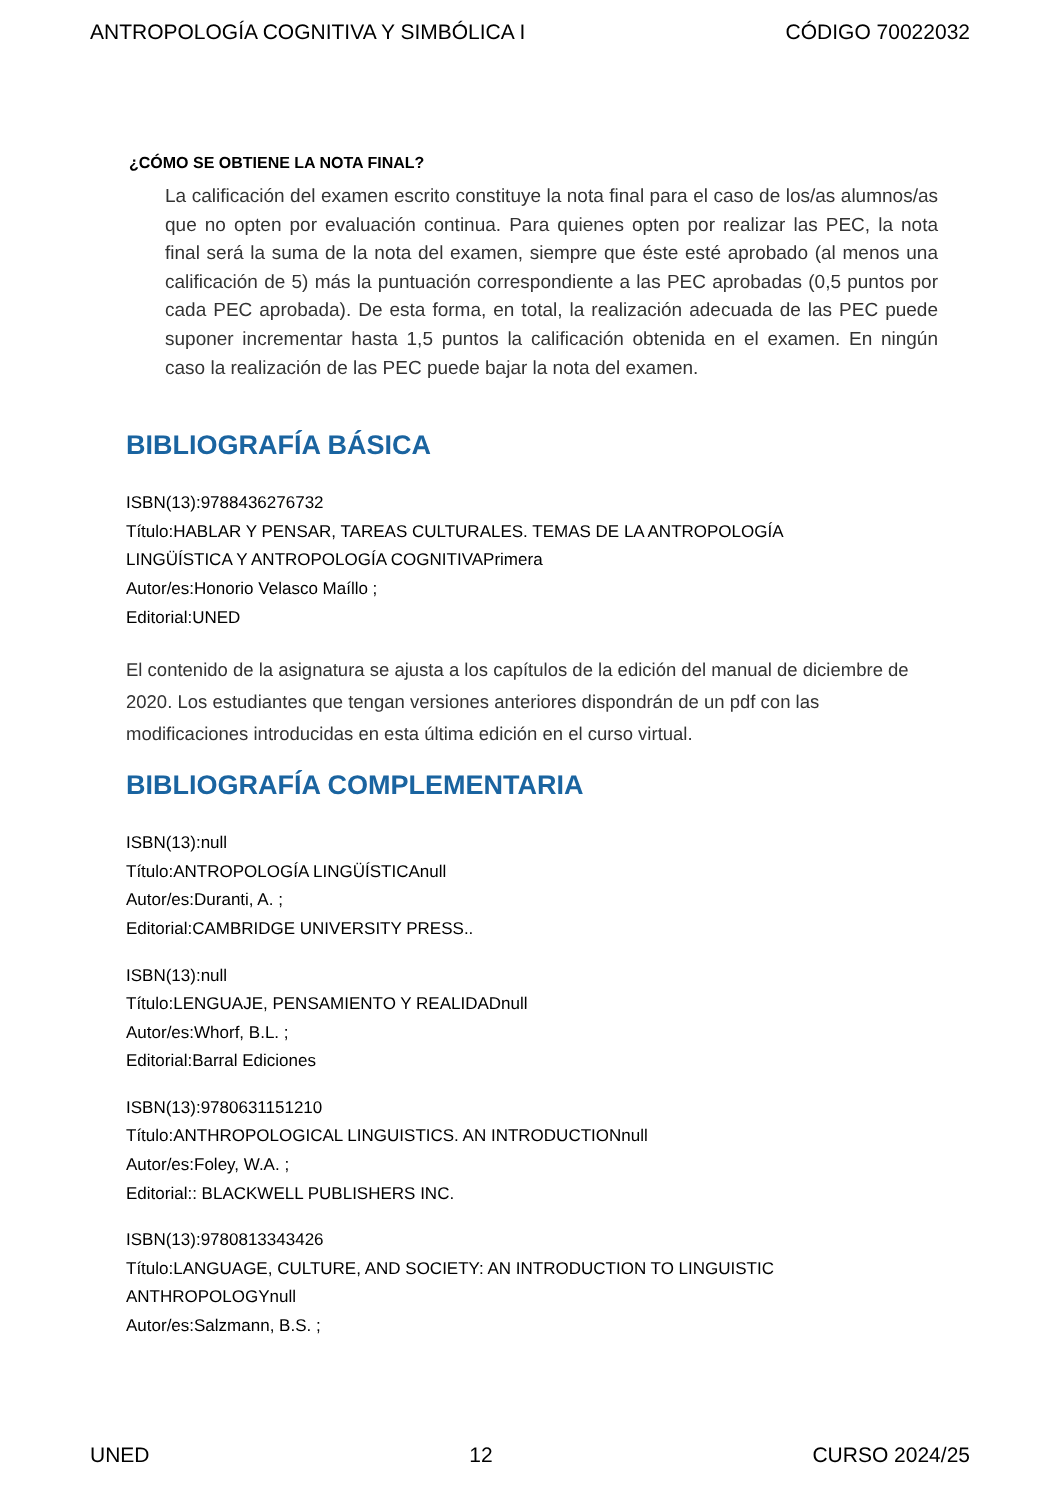ANTROPOLOGÍA COGNITIVA Y SIMBÓLICA I CÓDIGO 70022032
¿CÓMO SE OBTIENE LA NOTA FINAL?
La calificación del examen escrito constituye la nota final para el caso de los/as alumnos/as que no opten por evaluación continua. Para quienes opten por realizar las PEC, la nota final será la suma de la nota del examen, siempre que éste esté aprobado (al menos una calificación de 5) más la puntuación correspondiente a las PEC aprobadas (0,5 puntos por cada PEC aprobada). De esta forma, en total, la realización adecuada de las PEC puede suponer incrementar hasta 1,5 puntos la calificación obtenida en el examen. En ningún caso la realización de las PEC puede bajar la nota del examen.
BIBLIOGRAFÍA BÁSICA
ISBN(13):9788436276732
Título:HABLAR Y PENSAR, TAREAS CULTURALES. TEMAS DE LA ANTROPOLOGÍA
LINGÜÍSTICA Y ANTROPOLOGÍA COGNITIVAPrimera
Autor/es:Honorio Velasco Maíllo ;
Editorial:UNED
El contenido de la asignatura se ajusta a los capítulos de la edición del manual de diciembre de 2020. Los estudiantes que tengan versiones anteriores dispondrán de un pdf con las modificaciones introducidas en esta última edición en el curso virtual.
BIBLIOGRAFÍA COMPLEMENTARIA
ISBN(13):null
Título:ANTROPOLOGÍA LINGÜÍSTICAnull
Autor/es:Duranti, A. ;
Editorial:CAMBRIDGE UNIVERSITY PRESS..
ISBN(13):null
Título:LENGUAJE, PENSAMIENTO Y REALIDADnull
Autor/es:Whorf, B.L. ;
Editorial:Barral Ediciones
ISBN(13):9780631151210
Título:ANTHROPOLOGICAL LINGUISTICS. AN INTRODUCTIONnull
Autor/es:Foley, W.A. ;
Editorial:: BLACKWELL PUBLISHERS INC.
ISBN(13):9780813343426
Título:LANGUAGE, CULTURE, AND SOCIETY: AN INTRODUCTION TO LINGUISTIC
ANTHROPOLOGYnull
Autor/es:Salzmann, B.S. ;
UNED 12 CURSO 2024/25